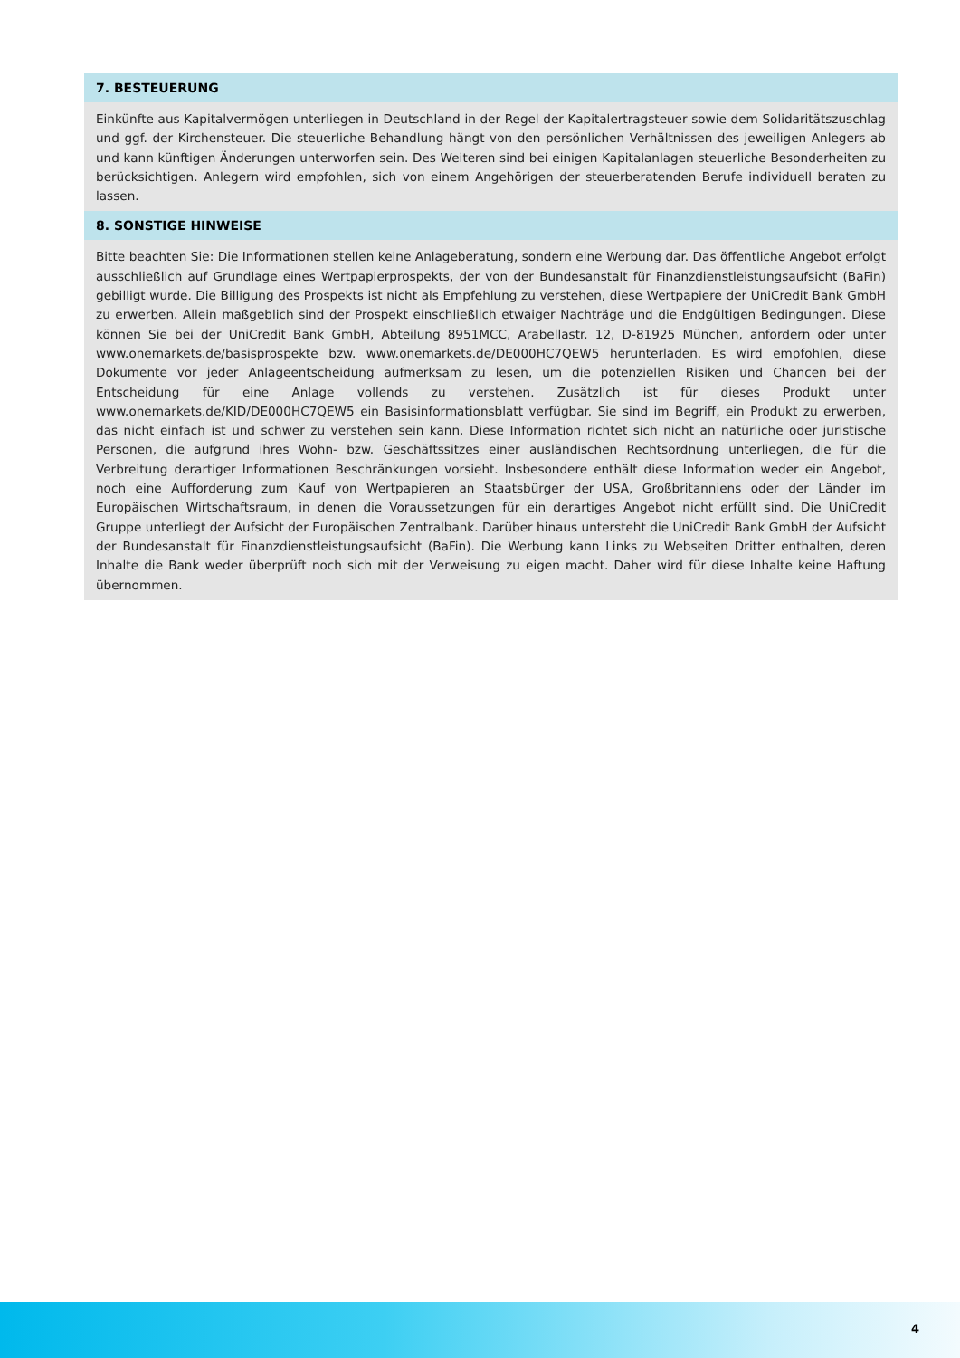7. BESTEUERUNG
Einkünfte aus Kapitalvermögen unterliegen in Deutschland in der Regel der Kapitalertragsteuer sowie dem Solidaritätszuschlag und ggf. der Kirchensteuer. Die steuerliche Behandlung hängt von den persönlichen Verhältnissen des jeweiligen Anlegers ab und kann künftigen Änderungen unterworfen sein. Des Weiteren sind bei einigen Kapitalanlagen steuerliche Besonderheiten zu berücksichtigen. Anlegern wird empfohlen, sich von einem Angehörigen der steuerberatenden Berufe individuell beraten zu lassen.
8. SONSTIGE HINWEISE
Bitte beachten Sie: Die Informationen stellen keine Anlageberatung, sondern eine Werbung dar. Das öffentliche Angebot erfolgt ausschließlich auf Grundlage eines Wertpapierprospekts, der von der Bundesanstalt für Finanzdienstleistungsaufsicht (BaFin) gebilligt wurde. Die Billigung des Prospekts ist nicht als Empfehlung zu verstehen, diese Wertpapiere der UniCredit Bank GmbH zu erwerben. Allein maßgeblich sind der Prospekt einschließlich etwaiger Nachträge und die Endgültigen Bedingungen. Diese können Sie bei der UniCredit Bank GmbH, Abteilung 8951MCC, Arabellastr. 12, D-81925 München, anfordern oder unter www.onemarkets.de/basisprospekte bzw. www.onemarkets.de/DE000HC7QEW5 herunterladen. Es wird empfohlen, diese Dokumente vor jeder Anlageentscheidung aufmerksam zu lesen, um die potenziellen Risiken und Chancen bei der Entscheidung für eine Anlage vollends zu verstehen. Zusätzlich ist für dieses Produkt unter www.onemarkets.de/KID/DE000HC7QEW5 ein Basisinformationsblatt verfügbar. Sie sind im Begriff, ein Produkt zu erwerben, das nicht einfach ist und schwer zu verstehen sein kann. Diese Information richtet sich nicht an natürliche oder juristische Personen, die aufgrund ihres Wohn- bzw. Geschäftssitzes einer ausländischen Rechtsordnung unterliegen, die für die Verbreitung derartiger Informationen Beschränkungen vorsieht. Insbesondere enthält diese Information weder ein Angebot, noch eine Aufforderung zum Kauf von Wertpapieren an Staatsbürger der USA, Großbritanniens oder der Länder im Europäischen Wirtschaftsraum, in denen die Voraussetzungen für ein derartiges Angebot nicht erfüllt sind. Die UniCredit Gruppe unterliegt der Aufsicht der Europäischen Zentralbank. Darüber hinaus untersteht die UniCredit Bank GmbH der Aufsicht der Bundesanstalt für Finanzdienstleistungsaufsicht (BaFin). Die Werbung kann Links zu Webseiten Dritter enthalten, deren Inhalte die Bank weder überprüft noch sich mit der Verweisung zu eigen macht. Daher wird für diese Inhalte keine Haftung übernommen.
4